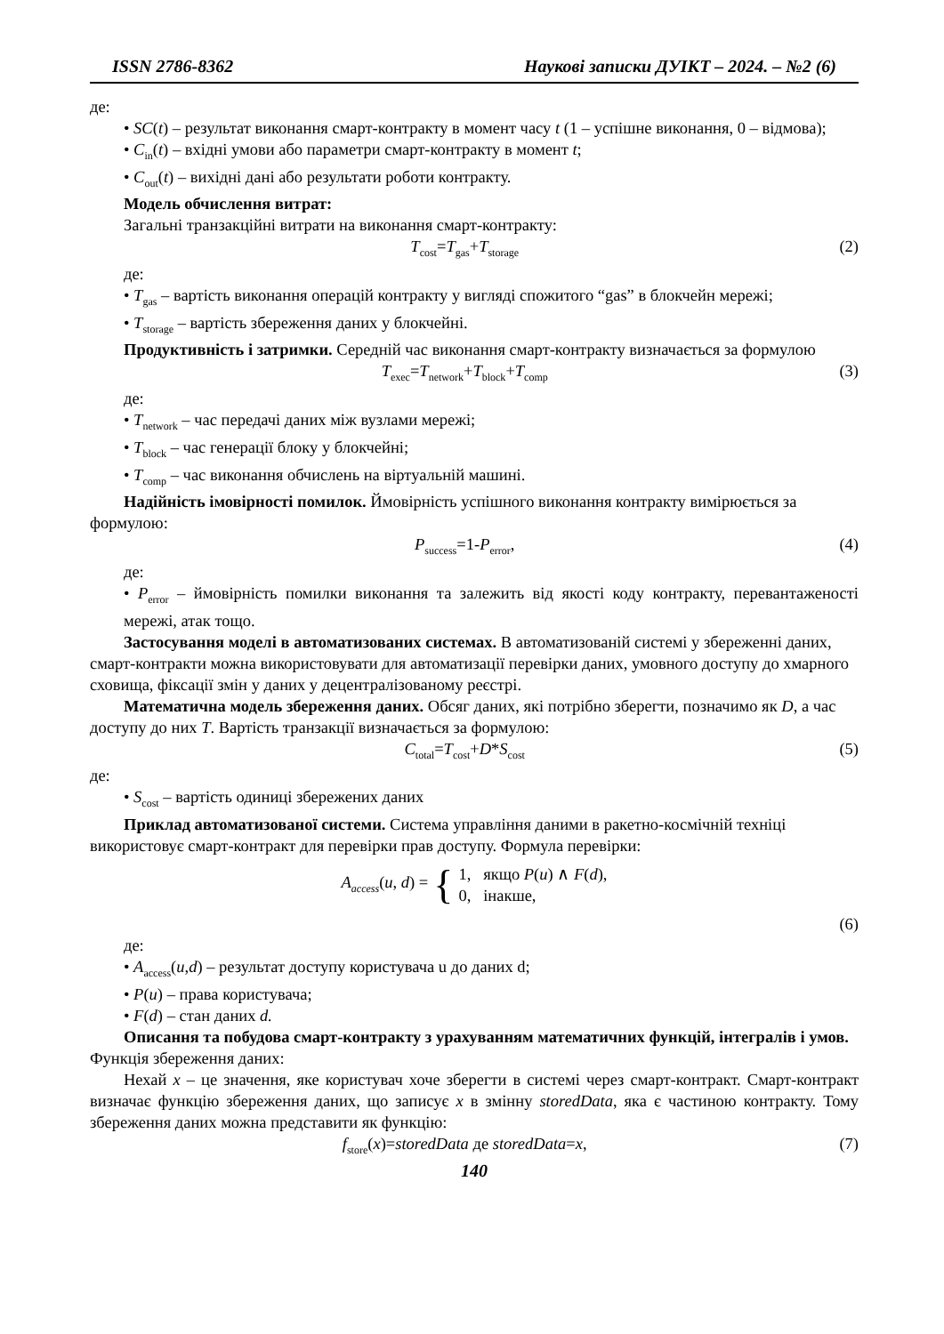ISSN 2786-8362 Наукові записки ДУІКТ – 2024. – №2 (6)
де:
• SC(t) – результат виконання смарт-контракту в момент часу t (1 – успішне виконання, 0 – відмова);
• C<sub>in</sub>(t) – вхідні умови або параметри смарт-контракту в момент t;
• C<sub>out</sub>(t) – вихідні дані або результати роботи контракту.
Модель обчислення витрат:
Загальні транзакційні витрати на виконання смарт-контракту:
T<sub>cost</sub>=T<sub>gas</sub>+T<sub>storage</sub> (2)
де:
• T<sub>gas</sub> – вартість виконання операцій контракту у вигляді спожитого “gas” в блокчейн мережі;
• T<sub>storage</sub> – вартість збереження даних у блокчейні.
Продуктивність і затримки. Середній час виконання смарт-контракту визначається за формулою
T<sub>exec</sub>=T<sub>network</sub>+T<sub>block</sub>+T<sub>comp</sub> (3)
де:
• T<sub>network</sub> – час передачі даних між вузлами мережі;
• T<sub>block</sub> – час генерації блоку у блокчейні;
• T<sub>comp</sub> – час виконання обчислень на віртуальній машині.
Надійність імовірності помилок. Ймовірність успішного виконання контракту вимірюється за формулою:
P<sub>success</sub>=1-P<sub>error</sub>, (4)
де:
• P<sub>error</sub> – ймовірність помилки виконання та залежить від якості коду контракту, перевантаженості мережі, атак тощо.
Застосування моделі в автоматизованих системах. В автоматизованій системі у збереженні даних, смарт-контракти можна використовувати для автоматизації перевірки даних, умовного доступу до хмарного сховища, фіксації змін у даних у децентралізованому реєстрі.
Математична модель збереження даних. Обсяг даних, які потрібно зберегти, позначимо як D, а час доступу до них T. Вартість транзакції визначається за формулою:
C<sub>total</sub>=T<sub>cost</sub>+D*S<sub>cost</sub> (5)
де:
• S<sub>cost</sub> – вартість одиниці збережених даних
Приклад автоматизованої системи. Система управління даними в ракетно-космічній техніці використовує смарт-контракт для перевірки прав доступу. Формула перевірки:
A<sub>access</sub>(u, d) = { 1, якщо P(u) ∧ F(d),
0, інакше,
(6)
де:
• A<sub>access</sub>(u,d) – результат доступу користувача u до даних d;
• P(u) – права користувача;
• F(d) – стан даних d.
Описання та побудова смарт-контракту з урахуванням математичних функцій, інтегралів і умов. Функція збереження даних:
Нехай x – це значення, яке користувач хоче зберегти в системі через смарт-контракт. Смарт-контракт визначає функцію збереження даних, що записує x в змінну storedData, яка є частиною контракту. Тому збереження даних можна представити як функцію:
f<sub>store</sub>(x)=storedData де storedData=x, (7)
140